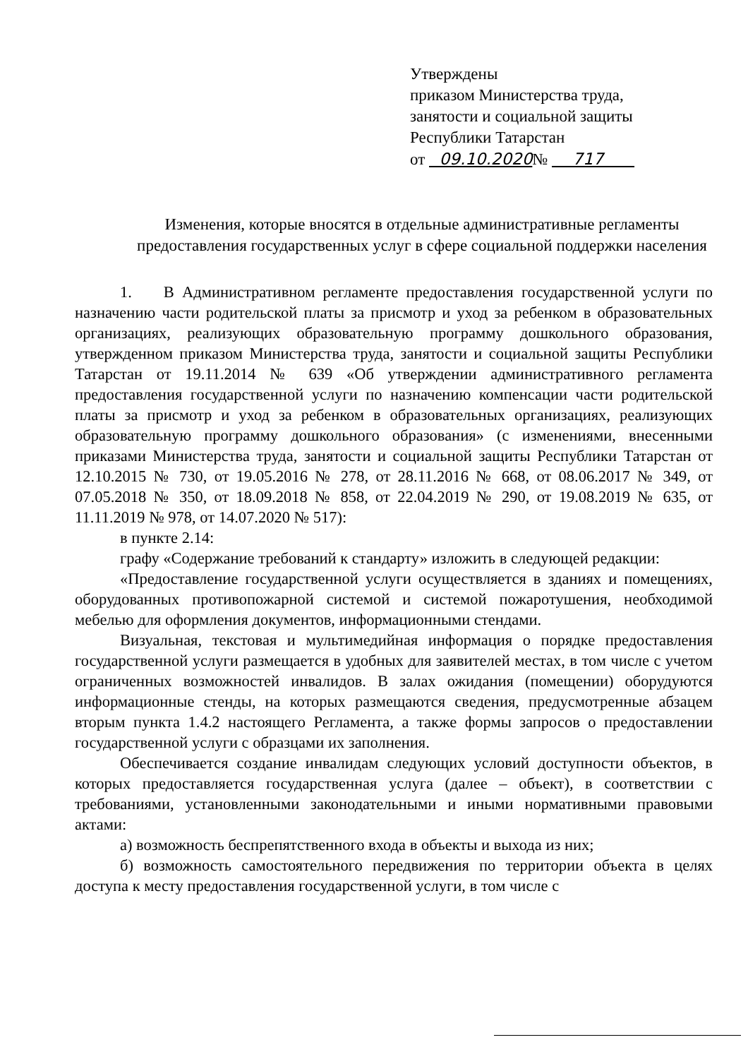Утверждены
приказом Министерства труда,
занятости и социальной защиты
Республики Татарстан
от 09.10.2020№ 717
Изменения, которые вносятся в отдельные административные регламенты предоставления государственных услуг в сфере социальной поддержки населения
1. В Административном регламенте предоставления государственной услуги по назначению части родительской платы за присмотр и уход за ребенком в образовательных организациях, реализующих образовательную программу дошкольного образования, утвержденном приказом Министерства труда, занятости и социальной защиты Республики Татарстан от 19.11.2014 № 639 «Об утверждении административного регламента предоставления государственной услуги по назначению компенсации части родительской платы за присмотр и уход за ребенком в образовательных организациях, реализующих образовательную программу дошкольного образования» (с изменениями, внесенными приказами Министерства труда, занятости и социальной защиты Республики Татарстан от 12.10.2015 № 730, от 19.05.2016 № 278, от 28.11.2016 № 668, от 08.06.2017 № 349, от 07.05.2018 № 350, от 18.09.2018 № 858, от 22.04.2019 № 290, от 19.08.2019 № 635, от 11.11.2019 № 978, от 14.07.2020 № 517):
в пункте 2.14:
графу «Содержание требований к стандарту» изложить в следующей редакции:
«Предоставление государственной услуги осуществляется в зданиях и помещениях, оборудованных противопожарной системой и системой пожаротушения, необходимой мебелью для оформления документов, информационными стендами.
Визуальная, текстовая и мультимедийная информация о порядке предоставления государственной услуги размещается в удобных для заявителей местах, в том числе с учетом ограниченных возможностей инвалидов. В залах ожидания (помещении) оборудуются информационные стенды, на которых размещаются сведения, предусмотренные абзацем вторым пункта 1.4.2 настоящего Регламента, а также формы запросов о предоставлении государственной услуги с образцами их заполнения.
Обеспечивается создание инвалидам следующих условий доступности объектов, в которых предоставляется государственная услуга (далее – объект), в соответствии с требованиями, установленными законодательными и иными нормативными правовыми актами:
а) возможность беспрепятственного входа в объекты и выхода из них;
б) возможность самостоятельного передвижения по территории объекта в целях доступа к месту предоставления государственной услуги, в том числе с